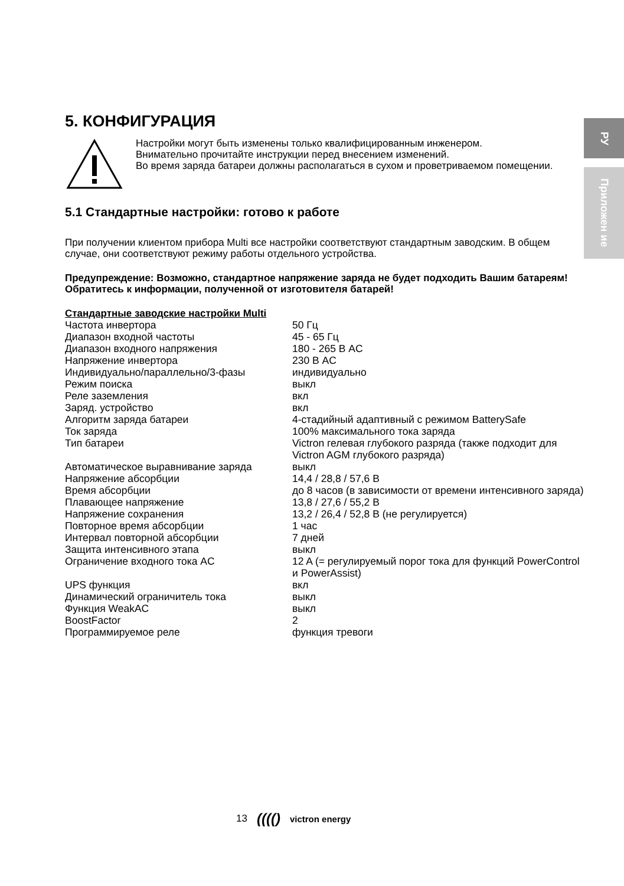РУ
Приложен ие
5. КОНФИГУРАЦИЯ
Настройки могут быть изменены только квалифицированным инженером.
Внимательно прочитайте инструкции перед внесением изменений.
Во время заряда батареи должны располагаться в сухом и проветриваемом помещении.
5.1 Стандартные настройки: готово к работе
При получении клиентом прибора Multi все настройки соответствуют стандартным заводским. В общем случае, они соответствуют режиму работы отдельного устройства.
Предупреждение: Возможно, стандартное напряжение заряда не будет подходить Вашим батареям! Обратитесь к информации, полученной от изготовителя батарей!
Стандартные заводские настройки Multi
| Частота инвертора | 50 Гц |
| Диапазон входной частоты | 45 - 65 Гц |
| Диапазон входного напряжения | 180 - 265 В AC |
| Напряжение инвертора | 230 В AC |
| Индивидуально/параллельно/3-фазы | индивидуально |
| Режим поиска | выкл |
| Реле заземления | вкл |
| Заряд. устройство | вкл |
| Алгоритм заряда батареи | 4-стадийный адаптивный с режимом BatterySafe |
| Ток заряда | 100% максимального тока заряда |
| Тип батареи | Victron гелевая глубокого разряда (также подходит для Victron AGM глубокого разряда) |
| Автоматическое выравнивание заряда | выкл |
| Напряжение абсорбции | 14,4 / 28,8 / 57,6 В |
| Время абсорбции | до 8 часов (в зависимости от времени интенсивного заряда) |
| Плавающее напряжение | 13,8 / 27,6 / 55,2 В |
| Напряжение сохранения | 13,2 / 26,4 / 52,8 В (не регулируется) |
| Повторное время абсорбции | 1 час |
| Интервал повторной абсорбции | 7 дней |
| Защита интенсивного этапа | выкл |
| Ограничение входного тока AC | 12 A (= регулируемый порог тока для функций PowerControl и PowerAssist) |
| UPS функция | вкл |
| Динамический ограничитель тока | выкл |
| Функция WeakAC | выкл |
| BoostFactor | 2 |
| Программируемое реле | функция тревоги |
13 (((() victron energy